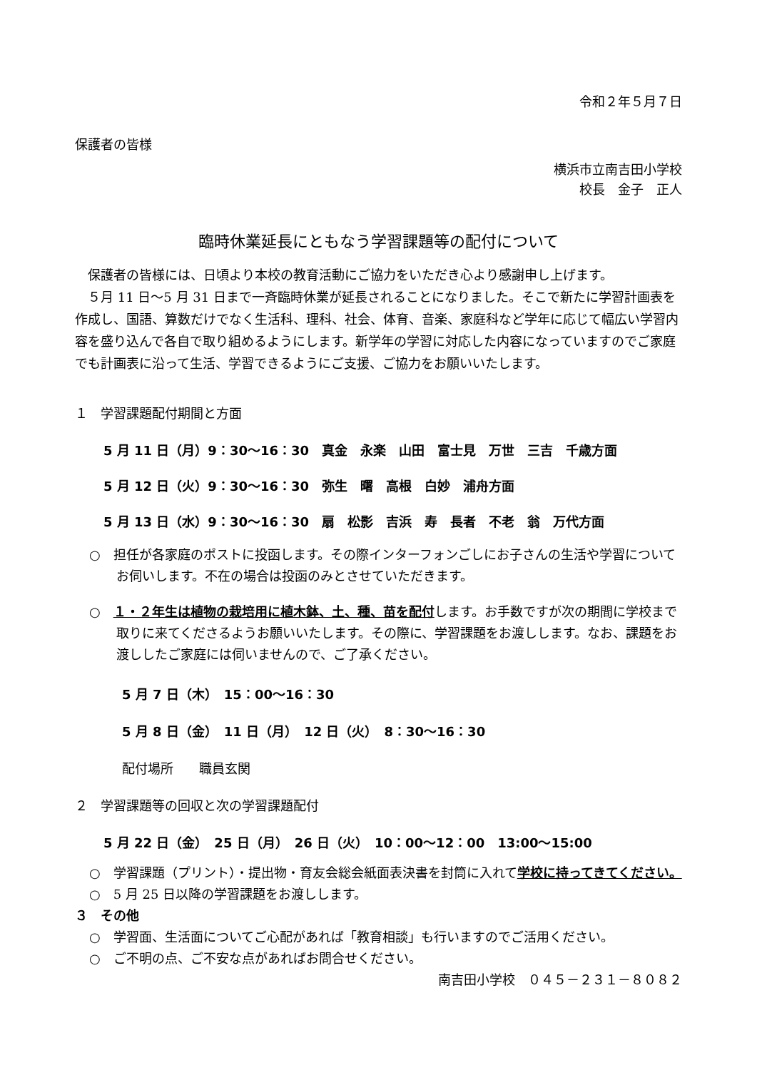令和２年５月７日
保護者の皆様
横浜市立南吉田小学校
校長　金子　正人
臨時休業延長にともなう学習課題等の配付について
　保護者の皆様には、日頃より本校の教育活動にご協力をいただき心より感謝申し上げます。
　５月 11 日～5 月 31 日まで一斉臨時休業が延長されることになりました。そこで新たに学習計画表を作成し、国語、算数だけでなく生活科、理科、社会、体育、音楽、家庭科など学年に応じて幅広い学習内容を盛り込んで各自で取り組めるようにします。新学年の学習に対応した内容になっていますのでご家庭でも計画表に沿って生活、学習できるようにご支援、ご協力をお願いいたします。
１　学習課題配付期間と方面
5 月 11 日（月）9：30～16：30　真金　永楽　山田　富士見　万世　三吉　千歳方面
5 月 12 日（火）9：30～16：30　弥生　曙　高根　白妙　浦舟方面
5 月 13 日（水）9：30～16：30　扇　松影　吉浜　寿　長者　不老　翁　万代方面
○　担任が各家庭のポストに投函します。その際インターフォンごしにお子さんの生活や学習についてお伺いします。不在の場合は投函のみとさせていただきます。
○　１・２年生は植物の栽培用に植木鉢、土、種、苗を配付します。お手数ですが次の期間に学校まで取りに来てくださるようお願いいたします。その際に、学習課題をお渡しします。なお、課題をお渡ししたご家庭には伺いませんので、ご了承ください。
5 月 7 日（木）　15：00～16：30
5 月 8 日（金）　11 日（月）　12 日（火）　8：30～16：30
配付場所　　職員玄関
２　学習課題等の回収と次の学習課題配付
5 月 22 日（金）　25 日（月）　26 日（火）　10：00～12：00　13:00～15:00
○　学習課題（プリント）・提出物・育友会総会紙面表決書を封筒に入れて学校に持ってきてください。
○　5 月 25 日以降の学習課題をお渡しします。
３　その他
○　学習面、生活面についてご心配があれば「教育相談」も行いますのでご活用ください。
○　ご不明の点、ご不安な点があればお問合せください。
南吉田小学校　０４５－２３１－８０８２